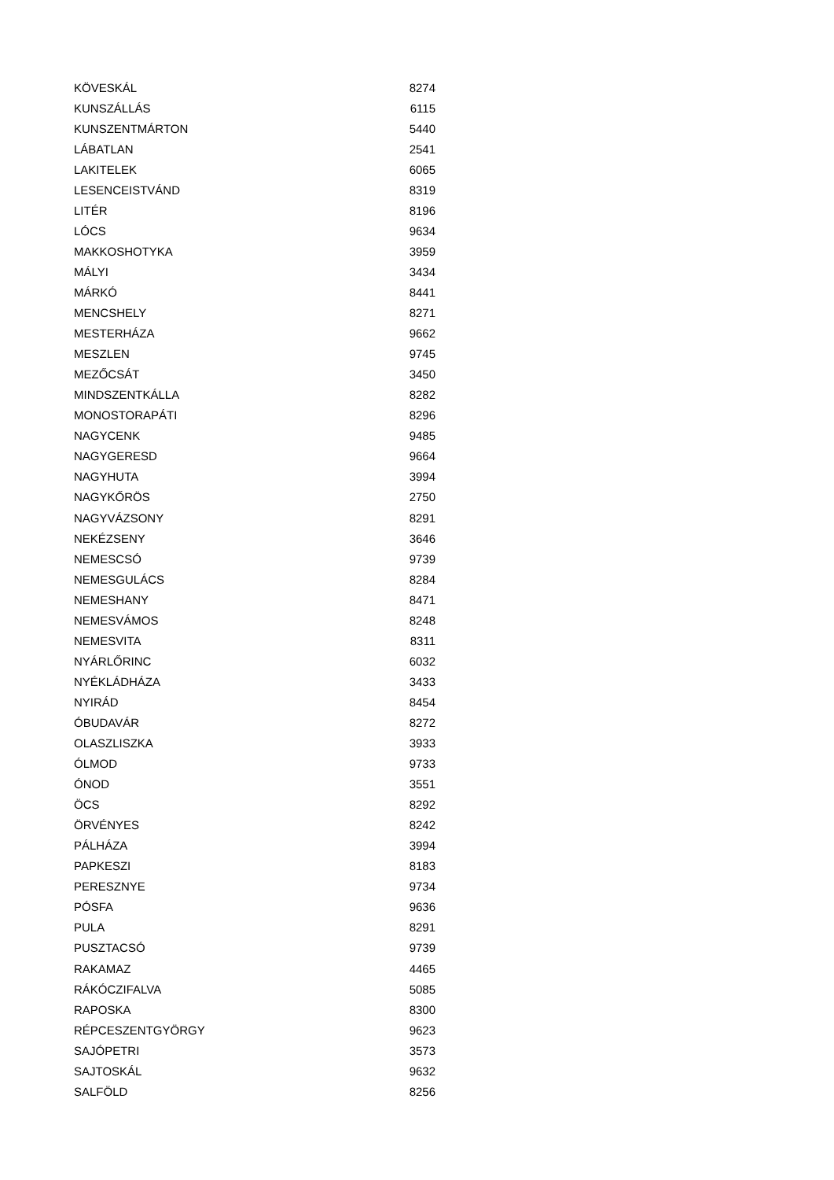| KÖVESKÁL | 8274 |
| KUNSZÁLLÁS | 6115 |
| KUNSZENTMÁRTON | 5440 |
| LÁBATLAN | 2541 |
| LAKITELEK | 6065 |
| LESENCEISTVÁND | 8319 |
| LITÉR | 8196 |
| LÓCS | 9634 |
| MAKKOSHOTYKA | 3959 |
| MÁLYI | 3434 |
| MÁRKÓ | 8441 |
| MENCSHELY | 8271 |
| MESTERHÁZA | 9662 |
| MESZLEN | 9745 |
| MEZŐCSÁT | 3450 |
| MINDSZENTKÁLLA | 8282 |
| MONOSTORAPÁTI | 8296 |
| NAGYCENK | 9485 |
| NAGYGERESD | 9664 |
| NAGYHUTA | 3994 |
| NAGYKŐRÖS | 2750 |
| NAGYVÁZSONY | 8291 |
| NEKÉZSENY | 3646 |
| NEMESCSÓ | 9739 |
| NEMESGULÁCS | 8284 |
| NEMESHANY | 8471 |
| NEMESVÁMOS | 8248 |
| NEMESVITA | 8311 |
| NYÁRLŐRINC | 6032 |
| NYÉKLÁDHÁZA | 3433 |
| NYIRÁD | 8454 |
| ÓBUDAVÁR | 8272 |
| OLASZLISZKA | 3933 |
| ÓLMOD | 9733 |
| ÓNOD | 3551 |
| ÖCS | 8292 |
| ÖRVÉNYES | 8242 |
| PÁLHÁZA | 3994 |
| PAPKESZI | 8183 |
| PERESZNYE | 9734 |
| PÓSFA | 9636 |
| PULA | 8291 |
| PUSZTACSÓ | 9739 |
| RAKAMAZ | 4465 |
| RÁKÓCZIFALVA | 5085 |
| RAPOSKA | 8300 |
| RÉPCESZENTGYÖRGY | 9623 |
| SAJÓPETRI | 3573 |
| SAJTOSKÁL | 9632 |
| SALFÖLD | 8256 |